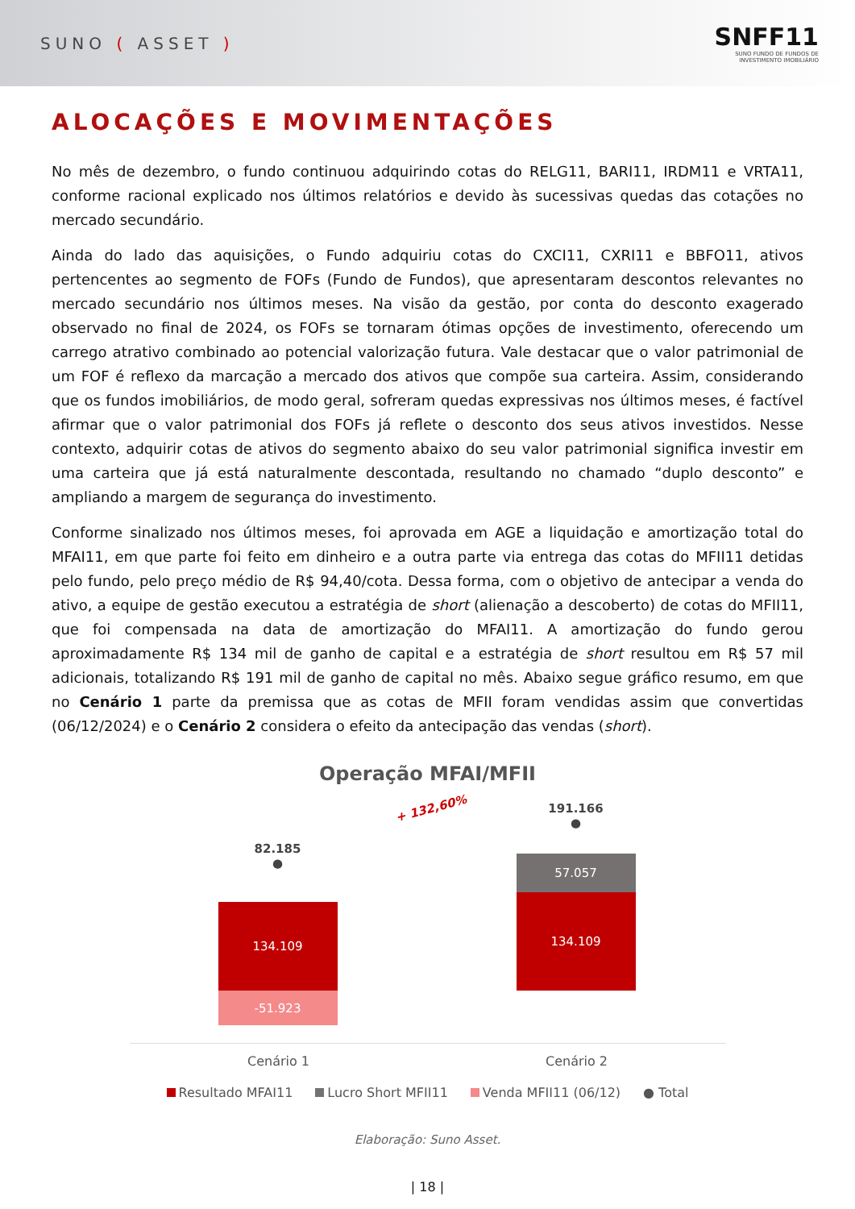SUNO ( ASSET )
SNFF11
SUNO FUNDO DE FUNDOS DE
INVESTIMENTO IMOBILIÁRIO
ALOCAÇÕES E MOVIMENTAÇÕES
No mês de dezembro, o fundo continuou adquirindo cotas do RELG11, BARI11, IRDM11 e VRTA11, conforme racional explicado nos últimos relatórios e devido às sucessivas quedas das cotações no mercado secundário.
Ainda do lado das aquisições, o Fundo adquiriu cotas do CXCI11, CXRI11 e BBFO11, ativos pertencentes ao segmento de FOFs (Fundo de Fundos), que apresentaram descontos relevantes no mercado secundário nos últimos meses. Na visão da gestão, por conta do desconto exagerado observado no final de 2024, os FOFs se tornaram ótimas opções de investimento, oferecendo um carrego atrativo combinado ao potencial valorização futura. Vale destacar que o valor patrimonial de um FOF é reflexo da marcação a mercado dos ativos que compõe sua carteira. Assim, considerando que os fundos imobiliários, de modo geral, sofreram quedas expressivas nos últimos meses, é factível afirmar que o valor patrimonial dos FOFs já reflete o desconto dos seus ativos investidos. Nesse contexto, adquirir cotas de ativos do segmento abaixo do seu valor patrimonial significa investir em uma carteira que já está naturalmente descontada, resultando no chamado “duplo desconto” e ampliando a margem de segurança do investimento.
Conforme sinalizado nos últimos meses, foi aprovada em AGE a liquidação e amortização total do MFAI11, em que parte foi feito em dinheiro e a outra parte via entrega das cotas do MFII11 detidas pelo fundo, pelo preço médio de R$ 94,40/cota. Dessa forma, com o objetivo de antecipar a venda do ativo, a equipe de gestão executou a estratégia de short (alienação a descoberto) de cotas do MFII11, que foi compensada na data de amortização do MFAI11. A amortização do fundo gerou aproximadamente R$ 134 mil de ganho de capital e a estratégia de short resultou em R$ 57 mil adicionais, totalizando R$ 191 mil de ganho de capital no mês. Abaixo segue gráfico resumo, em que no Cenário 1 parte da premissa que as cotas de MFII foram vendidas assim que convertidas (06/12/2024) e o Cenário 2 considera o efeito da antecipação das vendas (short).
Operação MFAI/MFII
82.185
●
134.109
-51.923
+ 132,60%
191.166
●
57.057
134.109
Cenário 1 Cenário 2
Resultado MFAI11 Lucro Short MFII11 Venda MFII11 (06/12) ● Total
Elaboração: Suno Asset.
| 18 |